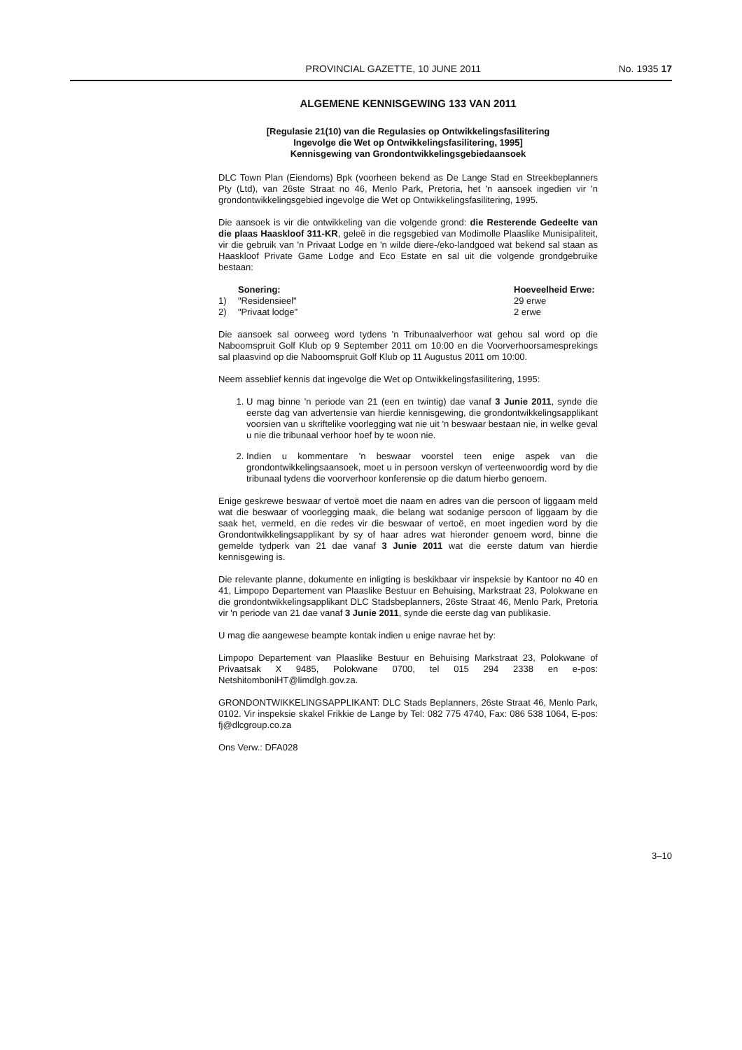PROVINCIAL GAZETTE, 10 JUNE 2011 No. 1935 17
ALGEMENE KENNISGEWING 133 VAN 2011
[Regulasie 21(10) van die Regulasies op Ontwikkelingsfasilitering
Ingevolge die Wet op Ontwikkelingsfasilitering, 1995]
Kennisgewing van Grondontwikkelingsgebiedaansoek
DLC Town Plan (Eiendoms) Bpk (voorheen bekend as De Lange Stad en Streekbeplanners Pty (Ltd), van 26ste Straat no 46, Menlo Park, Pretoria, het 'n aansoek ingedien vir 'n grondontwikkelingsgebied ingevolge die Wet op Ontwikkelingsfasilitering, 1995.
Die aansoek is vir die ontwikkeling van die volgende grond: die Resterende Gedeelte van die plaas Haaskloof 311-KR, geleë in die regsgebied van Modimolle Plaaslike Munisipaliteit, vir die gebruik van 'n Privaat Lodge en 'n wilde diere-/eko-landgoed wat bekend sal staan as Haaskloof Private Game Lodge and Eco Estate en sal uit die volgende grondgebruike bestaan:
Sonering: Hoeveelheid Erwe:
1) "Residensieel" 29 erwe
2) "Privaat lodge" 2 erwe
Die aansoek sal oorweeg word tydens 'n Tribunaalverhoor wat gehou sal word op die Naboomspruit Golf Klub op 9 September 2011 om 10:00 en die Voorverhoorsamesprekings sal plaasvind op die Naboomspruit Golf Klub op 11 Augustus 2011 om 10:00.
Neem asseblief kennis dat ingevolge die Wet op Ontwikkelingsfasilitering, 1995:
1. U mag binne 'n periode van 21 (een en twintig) dae vanaf 3 Junie 2011, synde die eerste dag van advertensie van hierdie kennisgewing, die grondontwikkelingsapplikant voorsien van u skriftelike voorlegging wat nie uit 'n beswaar bestaan nie, in welke geval u nie die tribunaal verhoor hoef by te woon nie.
2. Indien u kommentare 'n beswaar voorstel teen enige aspek van die grondontwikkelingsaansoek, moet u in persoon verskyn of verteenwoordig word by die tribunaal tydens die voorverhoor konferensie op die datum hierbo genoem.
Enige geskrewe beswaar of vertoë moet die naam en adres van die persoon of liggaam meld wat die beswaar of voorlegging maak, die belang wat sodanige persoon of liggaam by die saak het, vermeld, en die redes vir die beswaar of vertoë, en moet ingedien word by die Grondontwikkelingsapplikant by sy of haar adres wat hieronder genoem word, binne die gemelde tydperk van 21 dae vanaf 3 Junie 2011 wat die eerste datum van hierdie kennisgewing is.
Die relevante planne, dokumente en inligting is beskikbaar vir inspeksie by Kantoor no 40 en 41, Limpopo Departement van Plaaslike Bestuur en Behuising, Markstraat 23, Polokwane en die grondontwikkelingsapplikant DLC Stadsbeplanners, 26ste Straat 46, Menlo Park, Pretoria vir 'n periode van 21 dae vanaf 3 Junie 2011, synde die eerste dag van publikasie.
U mag die aangewese beampte kontak indien u enige navrae het by:
Limpopo Departement van Plaaslike Bestuur en Behuising Markstraat 23, Polokwane of Privaatsak X 9485, Polokwane 0700, tel 015 294 2338 en e-pos: NetshitomboniHT@limdlgh.gov.za.
GRONDONTWIKKELINGSAPPLIKANT: DLC Stads Beplanners, 26ste Straat 46, Menlo Park, 0102. Vir inspeksie skakel Frikkie de Lange by Tel: 082 775 4740, Fax: 086 538 1064, E-pos: fj@dlcgroup.co.za
Ons Verw.: DFA028
3–10